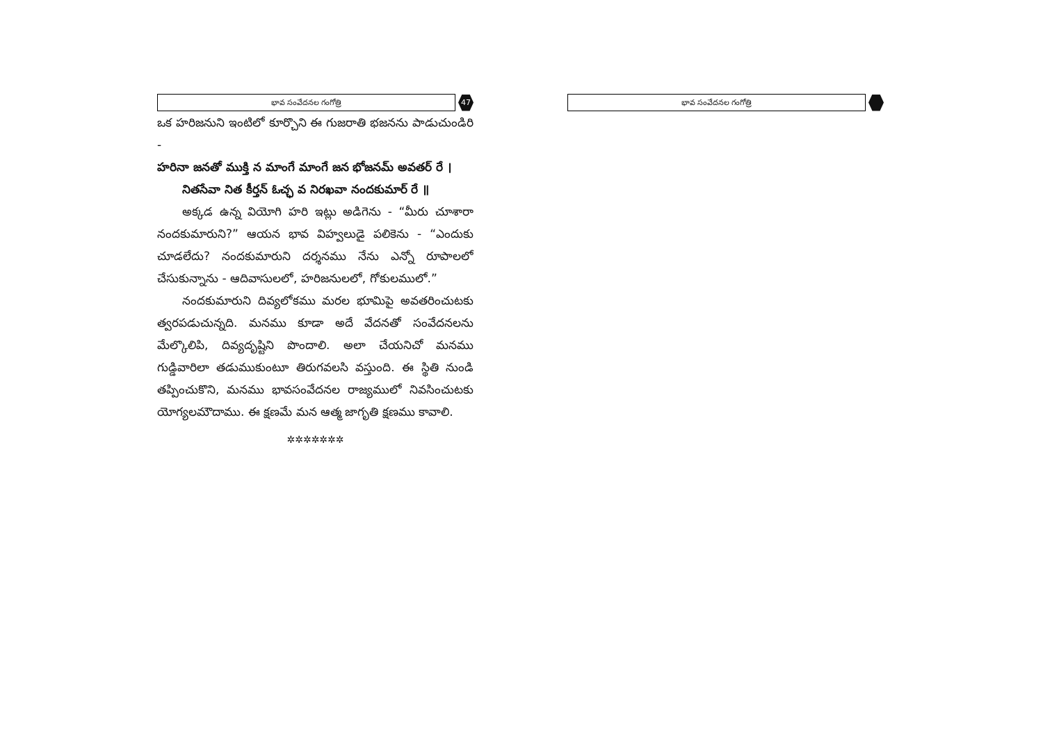భావ సంవేదనల గంగోత్రి
47
ఒక హరిజనుని ఇంటిలో కూర్చొని ఈ గుజరాతి భజనను పాడుచుండిరి -
హరినా జనతో ముక్తి న మాంగే మాంగే జన భోజనమ్ అవతర్ రే ।
నితసేవా నిత కీర్తన్ ఓచ్ఛ వ నిరఖవా నందకుమార్ రే ॥
అక్కడ ఉన్న వియోగి హరి ఇట్లు అడిగెను - “మీరు చూశారా నందకుమారుని?” ఆయన భావ విహ్వలుడై పలికెను - “ఎందుకు చూడలేదు? నందకుమారుని దర్శనము నేను ఎన్నో రూపాలలో చేసుకున్నాను - ఆదివాసులలో, హరిజనులలో, గోకులములో.”
నందకుమారుని దివ్యలోకము మరల భూమిపై అవతరించుటకు త్వరపడుచున్నది. మనము కూడా అదే వేదనతో సంవేదనలను మేల్కొలిపి, దివ్యదృష్టిని పొందాలి. అలా చేయనిచో మనము గుడ్డివారిలా తడుముకుంటూ తిరుగవలసి వస్తుంది. ఈ స్థితి నుండి తప్పించుకొని, మనము భావసంవేదనల రాజ్యములో నివసించుటకు యోగ్యలమౌదాము. ఈ క్షణమే మన ఆత్మ జాగృతి క్షణము కావాలి.
✲✲✲✲✲✲✲
భావ సంవేదనల గంగోత్రి